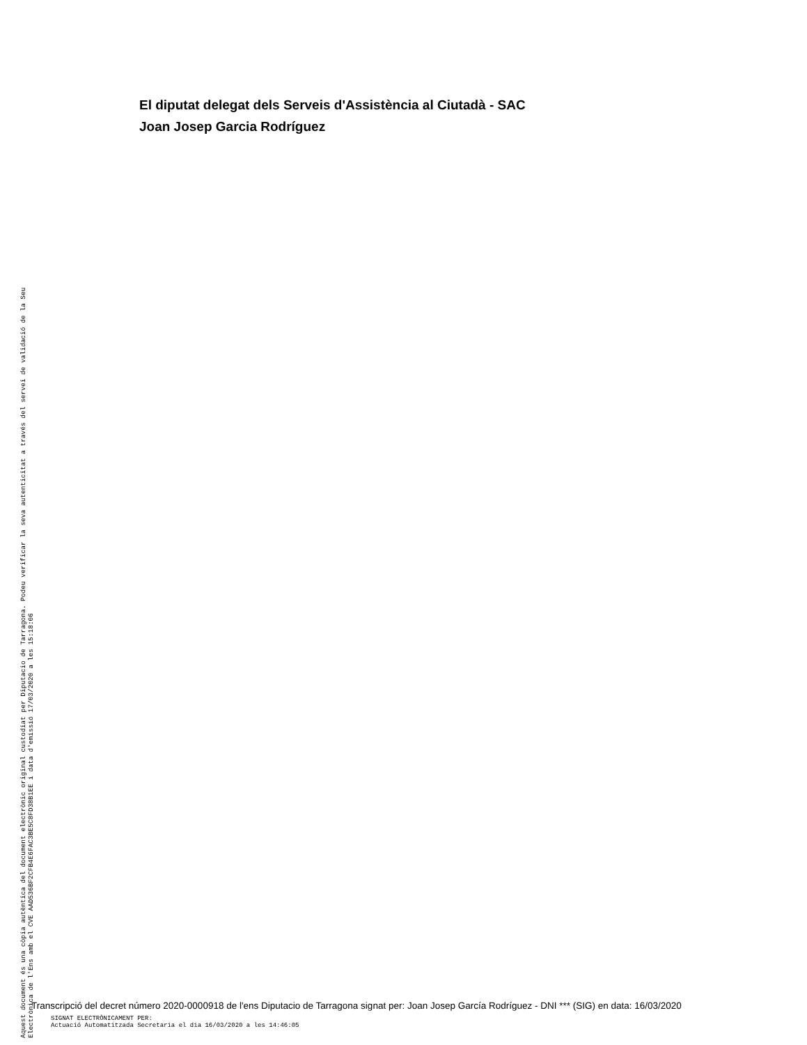El diputat delegat dels Serveis d'Assistència al Ciutadà - SAC
Joan Josep Garcia Rodríguez
Aquest document és una còpia autèntica del document electrònic original custodiat per Diputacio de Tarragona. Podeu verificar la seva autenticitat a través del servei de validació de la Seu Electrònica de l'Ens amb el CVE AAD536BF2CFB4E6FAC3BE5C8FD38B1EE i data d'emissió 17/03/2020 a les 15:18:06
Transcripció del decret número 2020-0000918 de l'ens Diputacio de Tarragona signat per: Joan Josep García Rodríguez - DNI *** (SIG) en data: 16/03/2020
SIGNAT ELECTRÒNICAMENT PER:
Actuació Automatitzada Secretaria el dia 16/03/2020 a les 14:46:05